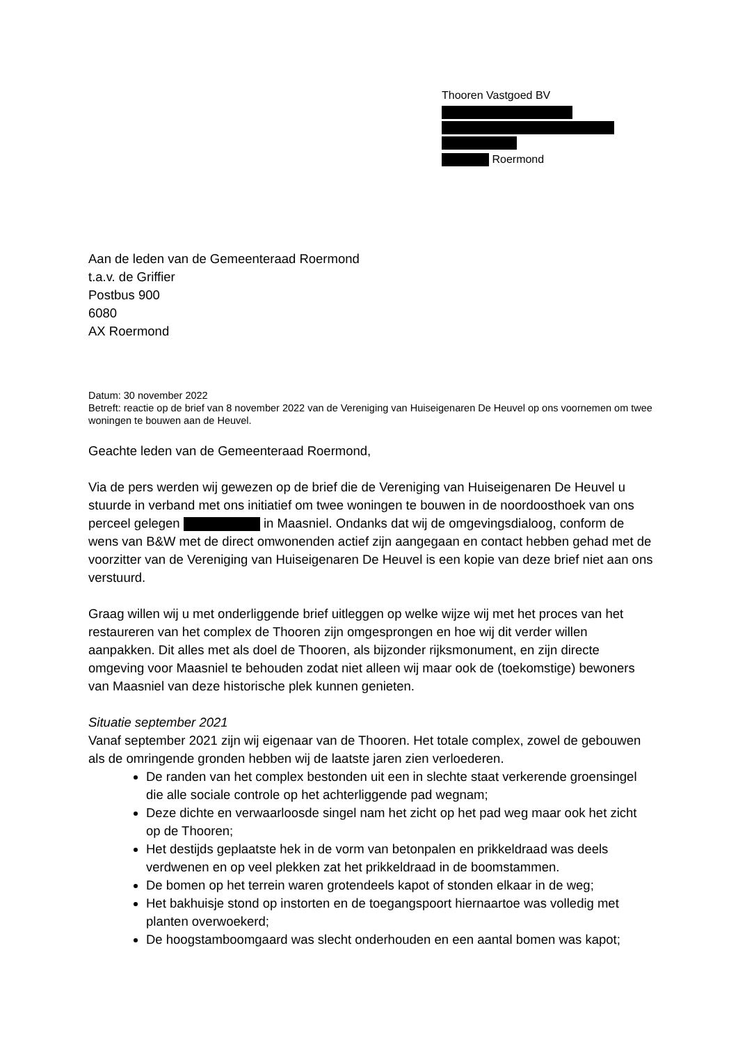Thooren Vastgoed BV
Roermond
Aan de leden van de Gemeenteraad Roermond
t.a.v. de Griffier
Postbus 900
6080
AX Roermond
Datum: 30 november 2022
Betreft: reactie op de brief van 8 november 2022 van de Vereniging van Huiseigenaren De Heuvel op ons voornemen om twee woningen te bouwen aan de Heuvel.
Geachte leden van de Gemeenteraad Roermond,
Via de pers werden wij gewezen op de brief die de Vereniging van Huiseigenaren De Heuvel u stuurde in verband met ons initiatief om twee woningen te bouwen in de noordoosthoek van ons perceel gelegen in Maasniel. Ondanks dat wij de omgevingsdialoog, conform de wens van B&W met de direct omwonenden actief zijn aangegaan en contact hebben gehad met de voorzitter van de Vereniging van Huiseigenaren De Heuvel is een kopie van deze brief niet aan ons verstuurd.
Graag willen wij u met onderliggende brief uitleggen op welke wijze wij met het proces van het restaureren van het complex de Thooren zijn omgesprongen en hoe wij dit verder willen aanpakken. Dit alles met als doel de Thooren, als bijzonder rijksmonument, en zijn directe omgeving voor Maasniel te behouden zodat niet alleen wij maar ook de (toekomstige) bewoners van Maasniel van deze historische plek kunnen genieten.
Situatie september 2021
Vanaf september 2021 zijn wij eigenaar van de Thooren. Het totale complex, zowel de gebouwen als de omringende gronden hebben wij de laatste jaren zien verloederen.
De randen van het complex bestonden uit een in slechte staat verkerende groensingel die alle sociale controle op het achterliggende pad wegnam;
Deze dichte en verwaarloosde singel nam het zicht op het pad weg maar ook het zicht op de Thooren;
Het destijds geplaatste hek in de vorm van betonpalen en prikkeldraad was deels verdwenen en op veel plekken zat het prikkeldraad in de boomstammen.
De bomen op het terrein waren grotendeels kapot of stonden elkaar in de weg;
Het bakhuisje stond op instorten en de toegangspoort hiernaartoe was volledig met planten overwoekerd;
De hoogstamboomgaard was slecht onderhouden en een aantal bomen was kapot;